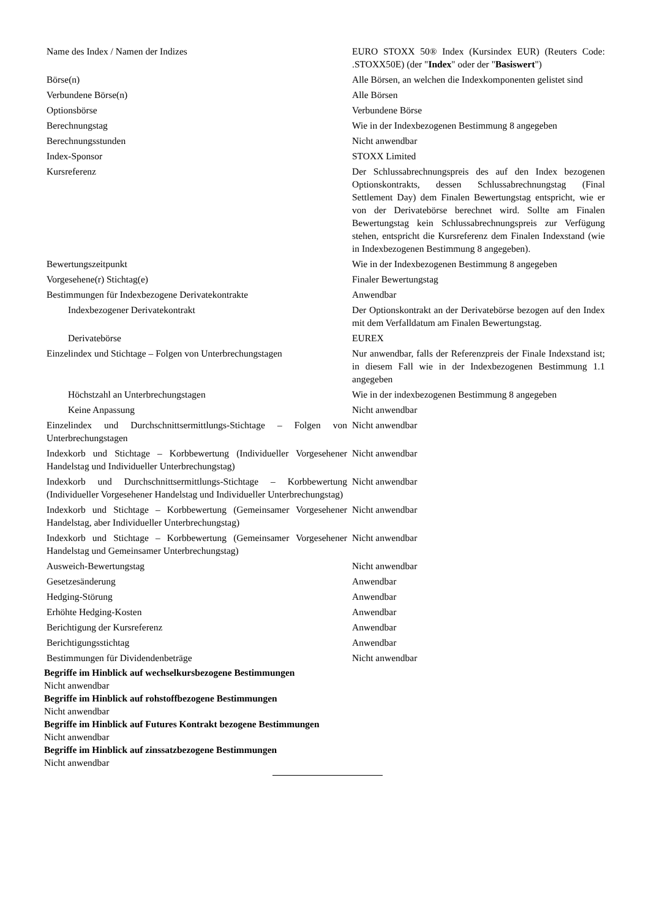| Name des Index / Namen der Indizes | EURO STOXX 50® Index (Kursindex EUR) (Reuters Code: .STOXX50E) (der " Index " oder der " Basiswert ") |
| Börse(n) | Alle Börsen, an welchen die Indexkomponenten gelistet sind |
| Verbundene Börse(n) | Alle Börsen |
| Optionsbörse | Verbundene Börse |
| Berechnungstag | Wie in der Indexbezogenen Bestimmung 8 angegeben |
| Berechnungsstunden | Nicht anwendbar |
| Index-Sponsor | STOXX Limited |
| Kursreferenz | Der Schlussabrechnungspreis des auf den Index bezogenen Optionskontrakts, dessen Schlussabrechnungstag (Final Settlement Day) dem Finalen Bewertungstag entspricht, wie er von der Derivatebörse berechnet wird. Sollte am Finalen Bewertungstag kein Schlussabrechnungspreis zur Verfügung stehen, entspricht die Kursreferenz dem Finalen Indexstand (wie in Indexbezogenen Bestimmung 8 angegeben). |
| Bewertungszeitpunkt | Wie in der Indexbezogenen Bestimmung 8 angegeben |
| Vorgesehene(r) Stichtag(e) | Finaler Bewertungstag |
| Bestimmungen für Indexbezogene Derivatekontrakte | Anwendbar |
| Indexbezogener Derivatekontrakt | Der Optionskontrakt an der Derivatebörse bezogen auf den Index mit dem Verfalldatum am Finalen Bewertungstag. |
| Derivatebörse | EUREX |
| Einzelindex und Stichtage – Folgen von Unterbrechungstagen | Nur anwendbar, falls der Referenzpreis der Finale Indexstand ist; in diesem Fall wie in der Indexbezogenen Bestimmung 1.1 angegeben |
| Höchstzahl an Unterbrechungstagen | Wie in der indexbezogenen Bestimmung 8 angegeben |
| Keine Anpassung | Nicht anwendbar |
| Einzelindex und Durchschnittsermittlungs-Stichtage – Folgen von Unterbrechungstagen | Nicht anwendbar |
| Indexkorb und Stichtage – Korbbewertung (Individueller Vorgesehener Handelstag und Individueller Unterbrechungstag) | Nicht anwendbar |
| Indexkorb und Durchschnittsermittlungs-Stichtage – Korbbewertung (Individueller Vorgesehener Handelstag und Individueller Unterbrechungstag) | Nicht anwendbar |
| Indexkorb und Stichtage – Korbbewertung (Gemeinsamer Vorgesehener Handelstag, aber Individueller Unterbrechungstag) | Nicht anwendbar |
| Indexkorb und Stichtage – Korbbewertung (Gemeinsamer Vorgesehener Handelstag und Gemeinsamer Unterbrechungstag) | Nicht anwendbar |
| Ausweich-Bewertungstag | Nicht anwendbar |
| Gesetzesänderung | Anwendbar |
| Hedging-Störung | Anwendbar |
| Erhöhte Hedging-Kosten | Anwendbar |
| Berichtigung der Kursreferenz | Anwendbar |
| Berichtigungsstichtag | Anwendbar |
| Bestimmungen für Dividendenbeträge | Nicht anwendbar |
Begriffe im Hinblick auf wechselkursbezogene Bestimmungen
Nicht anwendbar
Begriffe im Hinblick auf rohstoffbezogene Bestimmungen
Nicht anwendbar
Begriffe im Hinblick auf Futures Kontrakt bezogene Bestimmungen
Nicht anwendbar
Begriffe im Hinblick auf zinssatzbezogene Bestimmungen
Nicht anwendbar